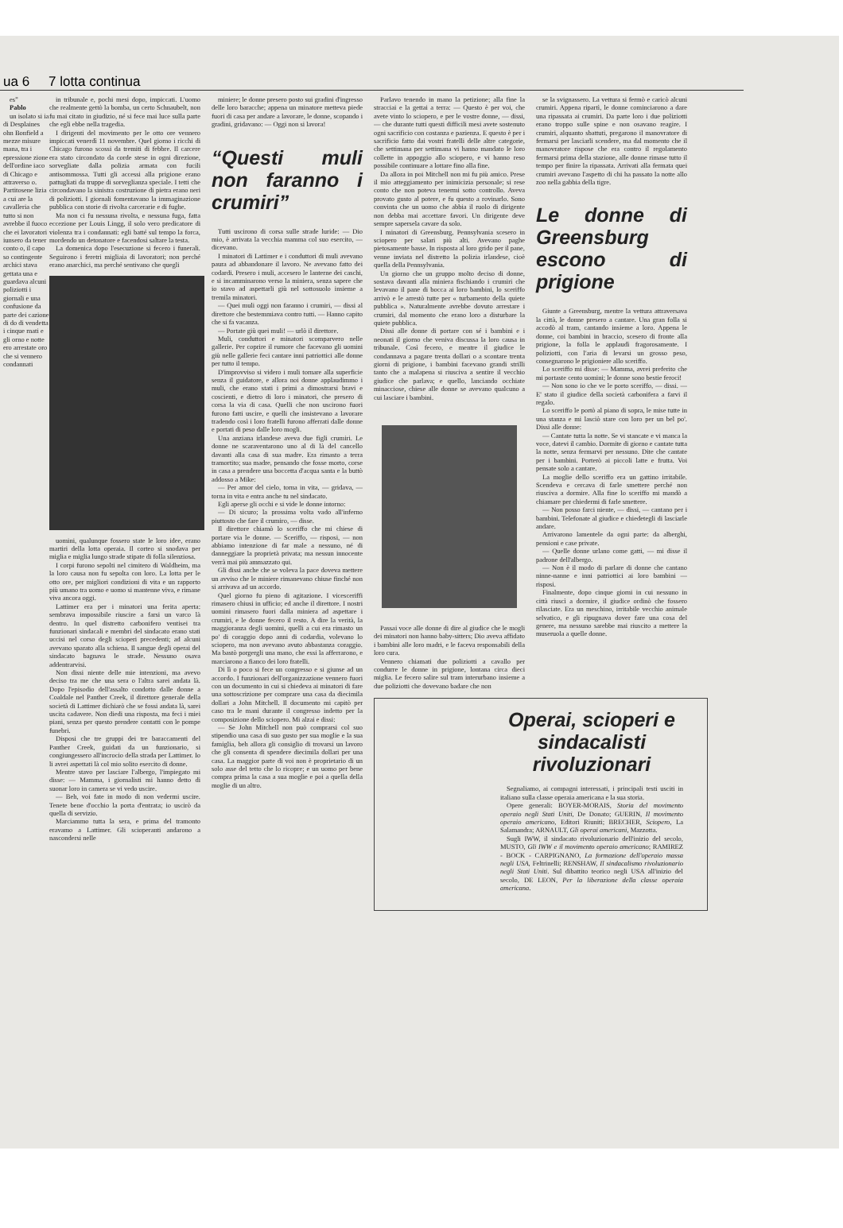ua 6 7 lotta continua
es”
Pablo
un isolato si ia di Desplaines ohn Bonfield a mezze misure mana, tra i epressione zione dell'ordine iaco di Chicago e attraverso o. Partitosene lizia a cui are la cavalleria che tutto si non avrebbe il fuoco che ei lavoratori iunsero da tener conto o, il capo so contingente archici stava gettata una e guardava alcuni poliziotti i giornali e una confusione da parte dei cazione di do di vendetta i cinque rnati e gli orno e notte ero arrestate oro che si vennero condannati
in tribunale e, pochi mesi dopo, impiccati. L'uomo che realmente gettò la bomba, un certo Schnaubelt, non fu mai citato in giudizio, né si fece mai luce sulla parte che egli ebbe nella tragedia.
I dirigenti del movimento per le otto ore vennero impiccati venerdì 11 novembre. Quel giorno i ricchi di Chicago furono scossi da tremiti di febbre. Il carcere era stato circondato da corde stese in ogni direzione, sorvegliate dalla polizia armata con fucili antisommossa. Tutti gli accessi alla prigione erano pattugliati da truppe di sorveglianza speciale. I tetti che circondavano la sinistra costruzione di pietra erano neri di poliziotti. I giornali fomentavano la immaginazione pubblica con storie di rivolta carcerarie e di fughe.
Ma non ci fu nessuna rivolta, e nessuna fuga, fatta eccezione per Louis Lingg, il solo vero predicatore di violenza tra i condannati: egli batté sul tempo la forca, mordendo un detonatore e facendosi saltare la testa.
La domenica dopo l'esecuzione si fecero i funerali. Seguirono i feretri migliaia di lavoratori; non perché erano anarchici, ma perché sentivano che quegli
uomini, qualunque fossero state le loro idee, erano martiri della lotta operaia. Il corteo si snodava per miglia e miglia lungo strade stipate di folla silenziosa.
I corpi furono sepolti nel cimitero di Waldheim, ma la loro causa non fu sepolta con loro. La lotta per le otto ore, per migliori condizioni di vita e un rapporto più umano tra uomo e uomo si mantenne viva, e rimane viva ancora oggi.
Lattimer era per i minatori una ferita aperta: sembrava impossibile riuscire a farsi un varco là dentro. In quel distretto carbonifero ventisei tra funzionari sindacali e membri del sindacato erano stati uccisi nel corso degli scioperi precedenti; ad alcuni avevano sparato alla schiena. Il sangue degli operai del sindacato bagnava le strade. Nessuno osava addentrarvisi.
Non dissi niente delle mie intenzioni, ma avevo deciso tra me che una sera o l'altra sarei andata là. Dopo l'episodio dell'assalto condotto dalle donne a Coaldale nel Panther Creek, il direttore generale della società di Lattimer dichiarò che se fossi andata là, sarei uscita cadavere. Non diedi una risposta, ma feci i miei piani, senza per questo prendere contatti con le pompe funebri.
Disposi che tre gruppi dei tre baraccamenti del Panther Creek, guidati da un funzionario, si congiungessero all'incrocio della strada per Lattimer. Io li avrei aspettati là col mio solito esercito di donne.
Mentre stavo per lasciare l'albergo, l'impiegato mi disse: — Mamma, i giornalisti mi hanno detto di suonar loro in camera se vi vedo uscire.
— Beh, voi fate in modo di non vedermi uscire. Tenete bene d'occhio la porta d'entrata; io uscirò da quella di servizio.
Marciammo tutta la sera, e prima del tramonto eravamo a Lattimer. Gli scioperanti andarono a nascondersi nelle
miniere; le donne presero posto sui gradini d'ingresso delle loro baracche; appena un minatore metteva piede fuori di casa per andare a lavorare, le donne, scopando i gradini, gridavano: — Oggi non si lavora!
“Questi muli non faranno i crumiri”
Tutti uscirono di corsa sulle strade luride: — Dio mio, è arrivata la vecchia mamma col suo esercito, — dicevano.
I minatori di Lattimer e i conduttori di muli avevano paura ad abbandonare il lavoro. Ne avevano fatto dei codardi. Presero i muli, accesero le lanterne dei caschi, e si incamminarono verso la miniera, senza sapere che io stavo ad aspettarli giù nel sottosuolo insieme a tremila minatori.
— Quei muli oggi non faranno i crumiri, — dissi al direttore che bestemmiava contro tutti. — Hanno capito che si fa vacanza.
— Portate giù quei muli! — urlò il direttore.
Muli, conduttori e minatori scomparvero nelle gallerie. Per coprire il rumore che facevano gli uomini giù nelle gallerie feci cantare inni patriottici alle donne per tutto il tempo.
D'improvviso si videro i muli tornare alla superficie senza il guidatore, e allora noi donne applaudimmo i muli, che erano stati i primi a dimostrarsi bravi e coscienti, e dietro di loro i minatori, che presero di corsa la via di casa. Quelli che non uscirono fuori furono fatti uscire, e quelli che insistevano a lavorare tradendo così i loro fratelli furono afferrati dalle donne e portati di peso dalle loro mogli.
Una anziana irlandese aveva due figli crumiri. Le donne ne scaraventarono uno al di là del cancello davanti alla casa di sua madre. Era rimasto a terra tramortito; sua madre, pensando che fosse morto, corse in casa a prendere una boccetta d'acqua santa e la buttò addosso a Mike:
— Per amor del cielo, torna in vita, — gridava, — torna in vita e entra anche tu nel sindacato.
Egli aperse gli occhi e si vide le donne intorno:
— Di sicuro; la prossima volta vado all'inferno piuttosto che fare il crumiro, — disse.
Il direttore chiamò lo sceriffo che mi chiese di portare via le donne. — Sceriffo, — risposi, — non abbiamo intenzione di far male a nessuno, né di danneggiare la proprietà privata; ma nessun innocente verrà mai più ammazzato qui.
Gli dissi anche che se voleva la pace doveva mettere un avviso che le miniere rimanevano chiuse finché non si arrivava ad un accordo.
Quel giorno fu pieno di agitazione. I vicesceriffi rimasero chiusi in ufficio; ed anche il direttore. I nostri uomini rimasero fuori dalla miniera ad aspettare i crumiri, e le donne fecero il resto. A dire la verità, la maggioranza degli uomini, quelli a cui era rimasto un po' di coraggio dopo anni di codardia, volevano lo sciopero, ma non avevano avuto abbastanza coraggio. Ma bastò porgergli una mano, che essi la afferrarono, e marciarono a fianco dei loro fratelli.
Di lì o poco si fece un congresso e si giunse ad un accordo. I funzionari dell'organizzazione vennero fuori con un documento in cui si chiedeva ai minatori di fare una sottoscrizione per comprare una casa da diecimila dollari a John Mitchell. Il documento mi capitò per caso tra le mani durante il congresso indetto per la composizione dello sciopero. Mi alzai e dissi:
— Se John Mitchell non può comprarsi col suo stipendio una casa di suo gusto per sua moglie e la sua famiglia, beh allora gli consiglio di trovarsi un lavoro che gli consenta di spendere diecimila dollari per una casa. La maggior parte di voi non è proprietario di un solo asse del tetto che lo ricopre; e un uomo per bene compra prima la casa a sua moglie e poi a quella della moglie di un altro.
Parlavo tenendo in mano la petizione; alla fine la stracciai e la gettai a terra: — Questo è per voi, che avete vinto lo sciopero, e per le vostre donne, — dissi, — che durante tutti questi difficili mesi avete sostenuto ogni sacrificio con costanza e pazienza. E questo è per i sacrificio fatto dai vostri fratelli delle altre categorie, che settimana per settimana vi hanno mandato le loro collette in appoggio allo sciopero, e vi hanno reso possibile continuare a lottare fino alla fine.
Da allora in poi Mitchell non mi fu più amico. Prese il mio atteggiamento per inimicizia personale; si rese conto che non poteva tenermi sotto controllo. Aveva provato gusto al potere, e fu questo a rovinarlo. Sono convinta che un uomo che abbia il ruolo di dirigente non debba mai accettare favori. Un dirigente deve sempre sapersela cavare da solo.
I minatori di Greensburg, Pennsylvania scesero in sciopero per salari più alti. Avevano paghe pietosamente basse. In risposta al loro grido per il pane, venne inviata nel distretto la polizia irlandese, cioè quella della Pennsylvania.
Un giorno che un gruppo molto deciso di donne, sostava davanti alla miniera fischiando i crumiri che levavano il pane di bocca ai loro bambini, lo sceriffo arrivò e le arrestò tutte per « turbamento della quiete pubblica ». Naturalmente avrebbe dovuto arrestare i crumiri, dal momento che erano loro a disturbare la quiete pubblica.
Dissi alle donne di portare con sé i bambini e i neonati il giorno che veniva discussa la loro causa in tribunale. Così fecero, e mentre il giudice le condannava a pagare trenta dollari o a scontare trenta giorni di prigione, i bambini facevano grandi strilli tanto che a malapena si riusciva a sentire il vecchio giudice che parlava; e quello, lanciando occhiate minacciose, chiese alle donne se avevano qualcuno a cui lasciare i bambini.
Passai voce alle donne di dire al giudice che le mogli dei minatori non hanno baby-sitters; Dio aveva affidato i bambini alle loro madri, e le faceva responsabili della loro cura.
Vennero chiamati due poliziotti a cavallo per condurre le donne in prigione, lontana circa dieci miglia. Le fecero salire sul tram interurbano insieme a due poliziotti che dovevano badare che non
se la svignassero. La vettura si fermò e caricò alcuni crumiri. Appena ripartì, le donne cominciarono a dare una ripassata ai crumiri. Da parte loro i due poliziotti erano troppo sulle spine e non osavano reagire. I crumiri, alquanto sbattuti, pregarono il manovratore di fermarsi per lasciarli scendere, ma dal momento che il manovratore rispose che era contro il regolamento fermarsi prima della stazione, alle donne rimase tutto il tempo per finire la ripassata. Arrivati alla fermata quei crumiri avevano l'aspetto di chi ha passato la notte allo zoo nella gabbia della tigre.
Le donne di Greensburg escono di prigione
Giunte a Greensburg, mentre la vettura attraversava la città, le donne presero a cantare. Una gran folla si accodò al tram, cantando insieme a loro. Appena le donne, coi bambini in braccio, scesero di fronte alla prigione, la folla le applaudì fragorosamente. I poliziotti, con l'aria di levarsi un grosso peso, consegnarono le prigioniere allo sceriffo.
Lo sceriffo mi disse: — Mamma, avrei preferito che mi portaste cento uomini; le donne sono bestie feroci!
— Non sono io che ve le porto sceriffo, — dissi. — E' stato il giudice della società carbonifera a farvi il regalo.
Lo sceriffo le portò al piano di sopra, le mise tutte in una stanza e mi lasciò stare con loro per un bel po'. Dissi alle donne:
— Cantate tutta la notte. Se vi stancate e vi manca la voce, datevi il cambio. Dormite di giorno e cantate tutta la notte, senza fermarvi per nessuno. Dite che cantate per i bambini. Porterò ai piccoli latte e frutta. Voi pensate solo a cantare.
La moglie dello sceriffo era un gattino irritabile. Scendeva e cercava di farle smettere perché non riusciva a dormire. Alla fine lo sceriffo mi mandò a chiamare per chiedermi di farle smettere.
— Non posso farci niente, — dissi, — cantano per i bambini. Telefonate al giudice e chiedetegli di lasciarle andare.
Arrivarono lamentele da ogni parte: da alberghi, pensioni e case private.
— Quelle donne urlano come gatti, — mi disse il padrone dell'albergo.
— Non è il modo di parlare di donne che cantano ninne-nanne e inni patriottici ai loro bambini — risposi.
Finalmente, dopo cinque giorni in cui nessuno in città riuscì a dormire, il giudice ordinò che fossero rilasciate. Era un meschino, irritabile vecchio animale selvatico, e gli ripugnava dover fare una cosa del genere, ma nessuno sarebbe mai riuscito a mettere la museruola a quelle donne.
Operai, scioperi e sindacalisti rivoluzionari
Segnaliamo, ai compagni interessati, i principali testi usciti in italiano sulla classe operaia americana e la sua storia.
Opere generali: BOYER-MORAIS, Storia del movimento operaio negli Stati Uniti, De Donato; GUERIN, Il movimento operaio americano, Editori Riuniti; BRECHER, Sciopero, La Salamandra; ARNAULT, Gli operai americani, Mazzotta.
Sugli IWW, il sindacato rivoluzionario dell'inizio del secolo, MUSTO, Gli IWW e il movimento operaio americano; RAMIREZ - BOCK - CARPIGNANO, La formazione dell'operaio massa negli USA, Feltrinelli; RENSHAW, Il sindacalismo rivoluzionario negli Stati Uniti. Sul dibattito teorico negli USA all'inizio del secolo, DE LEON, Per la liberazione della classe operaia americana.